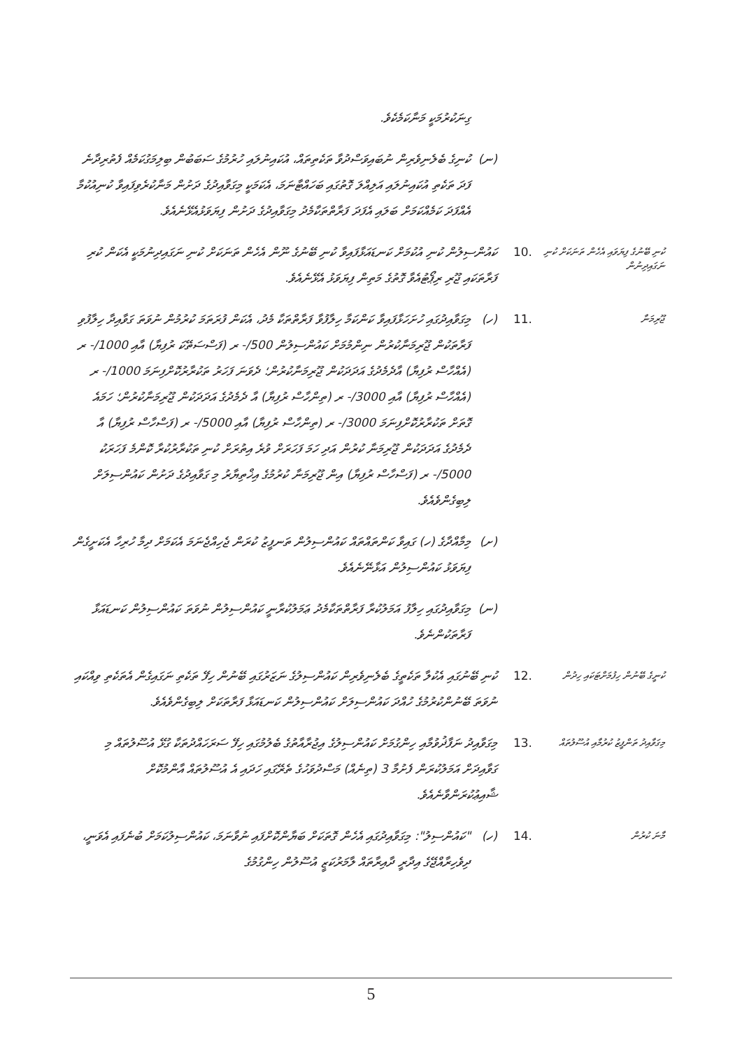| | | | ގިނަކުރުމަކީ މަނާކަމެކެވެ. |
| | | (ނ) | ކުނިގެ ބެލެނިވެރިން ނުބައިވަސްދުވާ ތަކެތިތައް، އުކައިނުލައި ހުރުމުގެ ސަބަބުން ބިލިމަގުކަމެއް ފެތުރިދާނެ ފަދަ ތަކެތި އުކައިނުލައި އަލިއްލަ ގޮތުގައި ބަހައްޓާނަމަ، އެކަމަކީ މިގަވާއިދުގެ ދަށުން މަނާކުރެވިފައިވާ ކުނިއުކުމާ އެއްފަދަ ކަމެއްކަމަށް ބަލައި އެފަދަ ފަރާތްތަކާމެދު މިގަވާއިދުގެ ދަށުން ފިޔަވަޅުއެޅޭނެއެވެ. |
| ކުނި ބޭނުގެ ފިޔަވައި އެހެން ތަނަކަށް ކުނި ނަގައިދިނުން | .10 | ކައުންސިލުން ކުނި އުކުމަށް ކަނޑައަޅާފައިވާ ކުނި ބޭނުގެ ނޫން އެހެން ތަނަކަށް ކުނި ނަގައިދިނުމަކީ އެކަން ކުރި ފަރާތަކައި ޖޫރި ރިޕޯޓުއެވާ ގޮތުގެ މަތިން ފިޔަވަޅު އެޅޭނެއެވެ. | |
| ޖޫރިމަނާ | .11 | (ހ) | މިގަވާއިދުގައި ހުށަހަޅާފައިވާ ކަންކަމާ ހިލާފުވާ ފަރާތްތަކާ މެދު، އެކަން ފުރަތަމަ ކުރުމުން ނުވަތަ ގަވާއިދާ ހިލާފުވި ފަރާތަކުން ޖޫރިމަނާކުރުން ނިންމުމަށް ކައުންސިލުން 500/- ރ (ފަސްސަތޭކަ ރުފިޔާ) އާއި 1000/- ރ (އެއްހާސް ރުފިޔާ) އާދެމެދުގެ އަދަދަކުން ޖޫރިމަނާކުރުން؛ ދެވަނަ ފަހަރު ތަކުރާރުކޮށްފިނަމަ 1000/- ރ (އެއްހާސް ރުފިޔާ) އާއި 3000/- ރ (ތިންހާސް ރުފިޔާ) އާ ދެމެދުގެ އަދަދަކުން ޖޫރިމަނާކުރުން؛ ހަމައެ ގޮތަށް ތަކުރާރުކޮށްފިނަމަ 3000/- ރ (ތިންހާސް ރުފިޔާ) އާއި 5000/- ރ (ފަސްހާސް ރުފިޔާ) އާ ދެމެދުގެ އަދަދަކުން ޖޫރިމަނާ ކުރުން އަދި ހަމަ ފަހަރަށް ވުރެ އިތުރަށް ކުނި ތަކުރާރުކުރާ ކޮންމެ ފަހަރަކު 5000/- ރ (ފަސްހާސް ރުފިޔާ) އިން ޖޫރިމަނާ ކުރުމުގެ އިޚްތިޔާރު މި ގަވާއިދުގެ ދަށުން ކައުންސިލަށް ލިބިގެންވެއެވެ. |
| | | (ށ) | މިމާއްދާގެ (ހ) ގައިވާ ކަންތައްތައް ކައުންސިލުން ތަނފީޒު ކުރަން ޖެހިއްޖެނަމަ އެކަމަށް ދިމާ ހުރިހާ އެކަށީގެން ފިޔަވަޅު ކައުންސިލުން އަޅާނޭނެއެވެ. |
| | | (ނ) | މިގަވާއިދުގައި ހިލާފު އަމަލުކުރާ ފަރާތްތަކާމެދު ޢަމަލުކުރާނީ ކައުންސިލުން ނުވަތަ ކައުންސިލުން ކަނޑައަޅާ ފަރާތަކުންނެވެ. |
| ކުނީގެ ބޭނުން ހިފުމަށްޓަކައި ހިދުން | .12 | ކުނި ބޭނުގައި އެކުލާ ތަކެތީގެ ބެލެނިވެރިން ކައުންސިލުގެ ނަޒަރުގައި ބޭނުން ހިފޭ ތަކެތި ނަގައިގެން އެތަކެތި ވިއްކައި ނުވަތަ ބޭނުންކުރުމުގެ ހުއްދަ ކައުންސިލަށް ކައުންސިލުން ކަނޑައަޅާ ފަރާތަކަށް ލިބިގެންވެއެވެ. | |
| މިގަވާއިދު ތަންފީޒު ކުރުމާއި އުސޫލުތައް | .13 | މިގަވާއިދު ނަފާޛުވުމާއި ހިންގުމަށް ކައުންސިލުގެ އިޖުރާއާތުގެ ބެލުމުގައި ހިފޭ ސަރަހައްދުތަކާ ގުޅޭ އުސޫލުތައް މި ގަވާއިދަށް އަމަލުކުރަން ފެށުމާ 3 (ތިނެއް) މަސްދުވަހުގެ ތެރޭގައި ހަދައި އެ އުސޫލުތައް އާންމުކޮށް ޝާއިޢުކުރަންވާނެއެވެ. | |
| މާނަ ކުރުން | .14 | (ހ) | "ކައުންސިލު": މިގަވާއިދުގައި އެހެން ގޮތަކަށް ބަޔާންކޮށްފައި ނުވާނަމަ، ކައުންސިލުކަމަށް ބުނެފައި އެވަނީ، ދިވެހިރާއްޖޭގެ އިދާރީ ދާއިރާތައް ލާމަރުކަޒީ އުސޫލުން ހިންގުމުގެ |
5